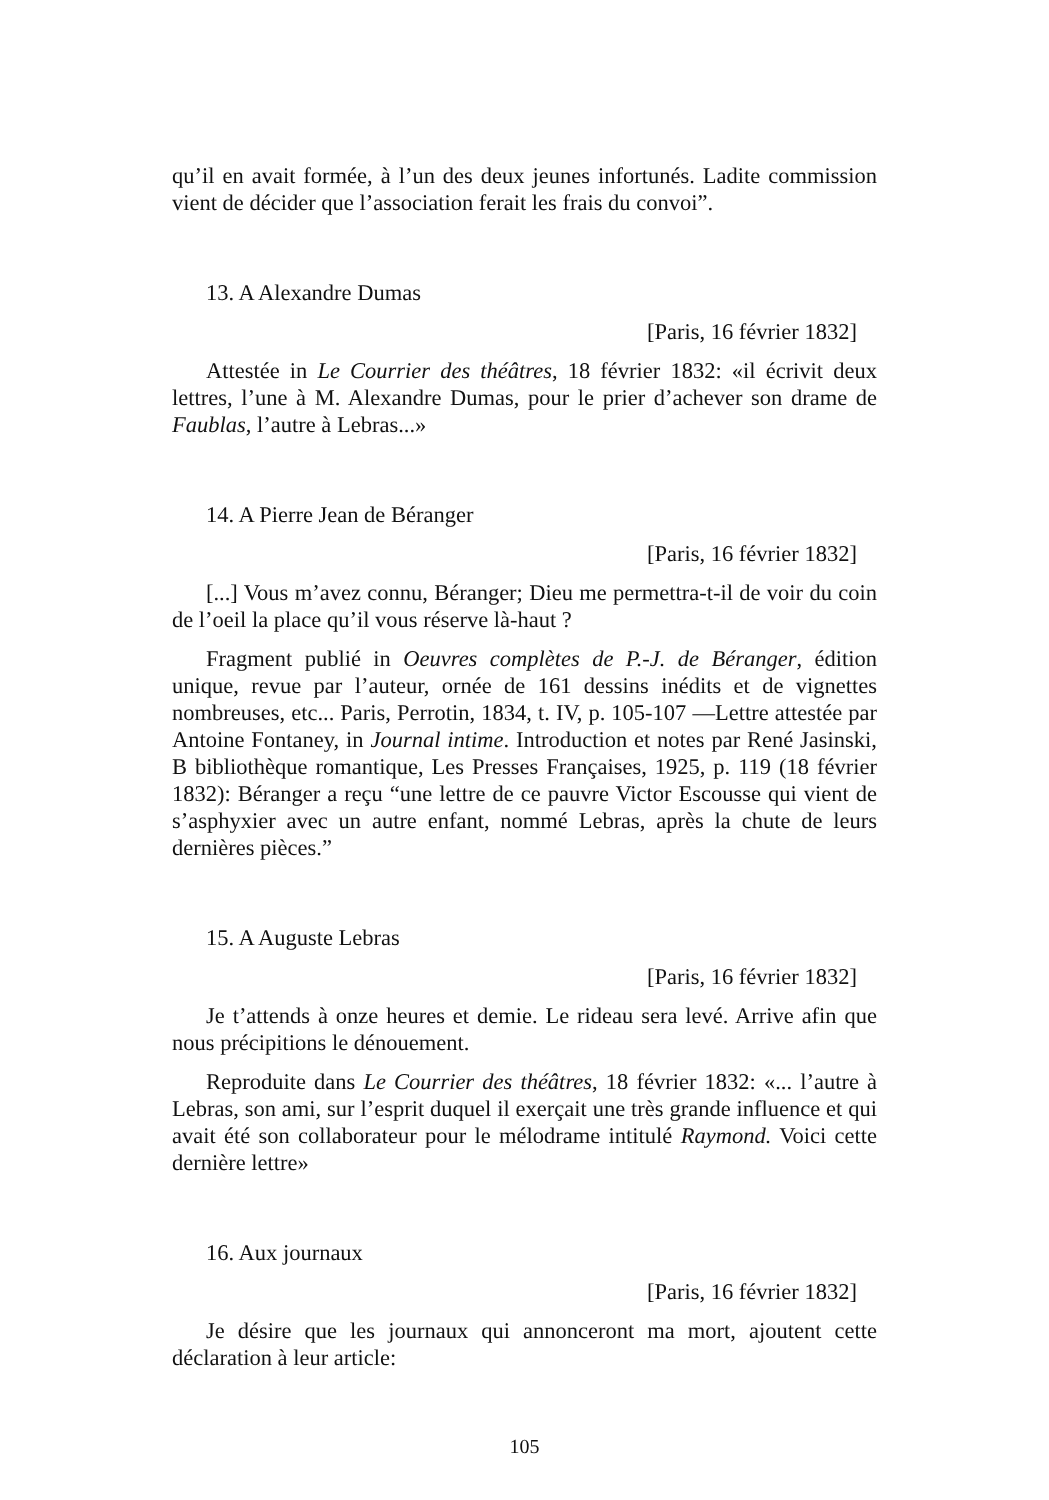qu’il en avait formée, à l’un des deux jeunes infortunés. Ladite commission vient de décider que l’association ferait les frais du convoi”.
13. A Alexandre Dumas
[Paris, 16 février 1832]
Attestée in Le Courrier des théâtres, 18 février 1832: «il écrivit deux lettres, l’une à M. Alexandre Dumas, pour le prier d’achever son drame de Faublas, l’autre à Lebras...»
14. A Pierre Jean de Béranger
[Paris, 16 février 1832]
[...] Vous m’avez connu, Béranger; Dieu me permettra-t-il de voir du coin de l’oeil la place qu’il vous réserve là-haut ?
Fragment publié in Oeuvres complètes de P.-J. de Béranger, édition unique, revue par l’auteur, ornée de 161 dessins inédits et de vignettes nombreuses, etc... Paris, Perrotin, 1834, t. IV, p. 105-107 —Lettre attestée par Antoine Fontaney, in Journal intime. Introduction et notes par René Jasinski, B bibliothèque romantique, Les Presses Françaises, 1925, p. 119 (18 février 1832): Béranger a reçu “une lettre de ce pauvre Victor Escousse qui vient de s’asphyxier avec un autre enfant, nommé Lebras, après la chute de leurs dernières pièces.”
15. A Auguste Lebras
[Paris, 16 février 1832]
Je t’attends à onze heures et demie. Le rideau sera levé. Arrive afin que nous précipitions le dénouement.
Reproduite dans Le Courrier des théâtres, 18 février 1832: «... l’autre à Lebras, son ami, sur l’esprit duquel il exerçait une très grande influence et qui avait été son collaborateur pour le mélodrame intitulé Raymond. Voici cette dernière lettre»
16. Aux journaux
[Paris, 16 février 1832]
Je désire que les journaux qui annonceront ma mort, ajoutent cette déclaration à leur article:
105